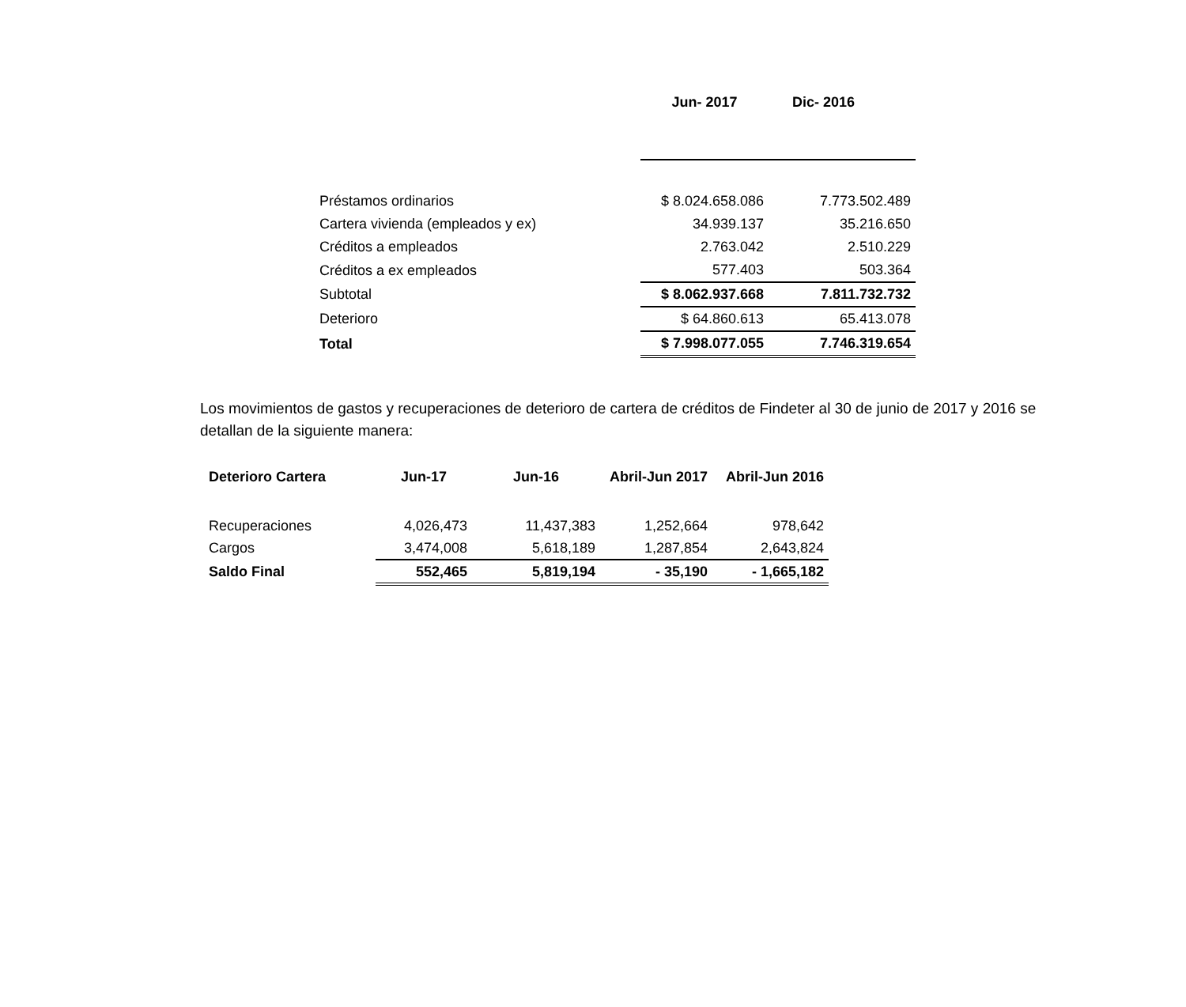| | Jun- 2017 | Dic- 2016 |
| --- | --- | --- |
| Préstamos ordinarios | $ 8.024.658.086 | 7.773.502.489 |
| Cartera vivienda (empleados y ex) | 34.939.137 | 35.216.650 |
| Créditos a empleados | 2.763.042 | 2.510.229 |
| Créditos a ex empleados | 577.403 | 503.364 |
| Subtotal | $ 8.062.937.668 | 7.811.732.732 |
| Deterioro | $ 64.860.613 | 65.413.078 |
| Total | $ 7.998.077.055 | 7.746.319.654 |
Los movimientos de gastos y recuperaciones de deterioro de cartera de créditos de Findeter al 30 de junio de 2017 y 2016 se detallan de la siguiente manera:
| Deterioro Cartera | Jun-17 | Jun-16 | Abril-Jun 2017 | Abril-Jun 2016 |
| --- | --- | --- | --- | --- |
| Recuperaciones | 4,026,473 | 11,437,383 | 1,252,664 | 978,642 |
| Cargos | 3,474,008 | 5,618,189 | 1,287,854 | 2,643,824 |
| Saldo Final | 552,465 | 5,819,194 | - 35,190 | - 1,665,182 |